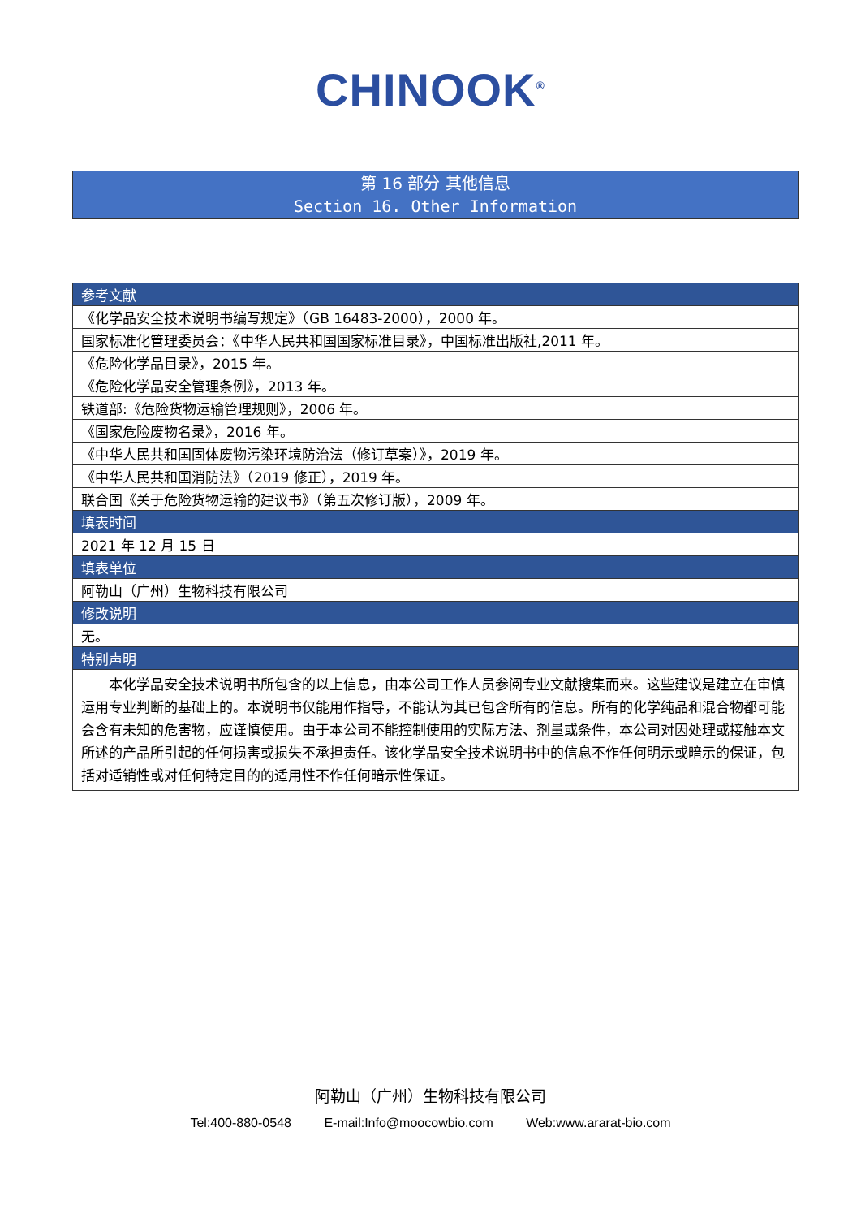CHINOOK<sup>®</sup>
第 16 部分 其他信息
Section 16. Other Information
| 参考文献 |
| --- |
| 《化学品安全技术说明书编写规定》（GB 16483-2000），2000 年。 |
| 国家标准化管理委员会：《中华人民共和国国家标准目录》，中国标准出版社,2011 年。 |
| 《危险化学品目录》，2015 年。 |
| 《危险化学品安全管理条例》，2013 年。 |
| 铁道部:《危险货物运输管理规则》，2006 年。 |
| 《国家危险废物名录》，2016 年。 |
| 《中华人民共和国固体废物污染环境防治法（修订草案）》，2019 年。 |
| 《中华人民共和国消防法》（2019 修正），2019 年。 |
| 联合国《关于危险货物运输的建议书》（第五次修订版），2009 年。 |
| 填表时间 |
| 2021 年 12 月 15 日 |
| 填表单位 |
| 阿勒山（广州）生物科技有限公司 |
| 修改说明 |
| 无。 |
| 特别声明 |
| 本化学品安全技术说明书所包含的以上信息，由本公司工作人员参阅专业文献搜集而来。这些建议是建立在审慎运用专业判断的基础上的。本说明书仅能用作指导，不能认为其已包含所有的信息。所有的化学纯品和混合物都可能会含有未知的危害物，应谨慎使用。由于本公司不能控制使用的实际方法、剂量或条件，本公司对因处理或接触本文所述的产品所引起的任何损害或损失不承担责任。该化学品安全技术说明书中的信息不作任何明示或暗示的保证，包括对适销性或对任何特定目的的适用性不作任何暗示性保证。 |
阿勒山（广州）生物科技有限公司
Tel:400-880-0548 E-mail:Info@moocowbio.com Web:www.ararat-bio.com